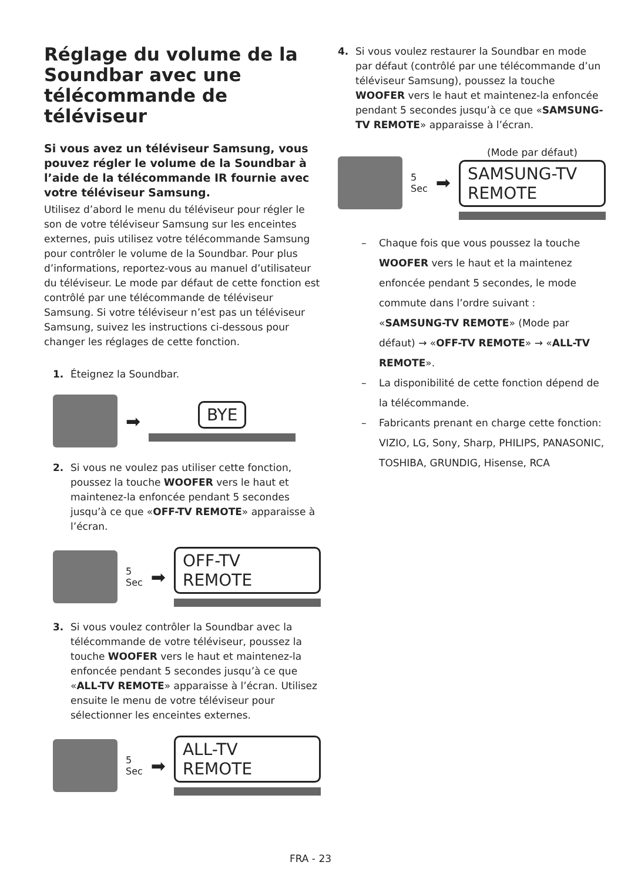Réglage du volume de la Soundbar avec une télécommande de téléviseur
Si vous avez un téléviseur Samsung, vous pouvez régler le volume de la Soundbar à l’aide de la télécommande IR fournie avec votre téléviseur Samsung.
Utilisez d’abord le menu du téléviseur pour régler le son de votre téléviseur Samsung sur les enceintes externes, puis utilisez votre télécommande Samsung pour contrôler le volume de la Soundbar. Pour plus d’informations, reportez-vous au manuel d’utilisateur du téléviseur. Le mode par défaut de cette fonction est contrôlé par une télécommande de téléviseur Samsung. Si votre téléviseur n’est pas un téléviseur Samsung, suivez les instructions ci-dessous pour changer les réglages de cette fonction.
1. Éteignez la Soundbar.
➡
BYE
2. Si vous ne voulez pas utiliser cette fonction, poussez la touche WOOFER vers le haut et maintenez-la enfoncée pendant 5 secondes jusqu’à ce que «OFF-TV REMOTE» apparaisse à l’écran.
5 Sec ➡
OFF-TV REMOTE
3. Si vous voulez contrôler la Soundbar avec la télécommande de votre téléviseur, poussez la touche WOOFER vers le haut et maintenez-la enfoncée pendant 5 secondes jusqu’à ce que «ALL-TV REMOTE» apparaisse à l’écran. Utilisez ensuite le menu de votre téléviseur pour sélectionner les enceintes externes.
5 Sec ➡
ALL-TV REMOTE
4. Si vous voulez restaurer la Soundbar en mode par défaut (contrôlé par une télécommande d’un téléviseur Samsung), poussez la touche WOOFER vers le haut et maintenez-la enfoncée pendant 5 secondes jusqu’à ce que «SAMSUNG-TV REMOTE» apparaisse à l’écran.
5 Sec ➡
(Mode par défaut)
SAMSUNG-TV REMOTE
– Chaque fois que vous poussez la touche WOOFER vers le haut et la maintenez enfoncée pendant 5 secondes, le mode commute dans l’ordre suivant : «SAMSUNG-TV REMOTE» (Mode par défaut) → «OFF-TV REMOTE» → «ALL-TV REMOTE».
– La disponibilité de cette fonction dépend de la télécommande.
– Fabricants prenant en charge cette fonction: VIZIO, LG, Sony, Sharp, PHILIPS, PANASONIC, TOSHIBA, GRUNDIG, Hisense, RCA
FRA - 23